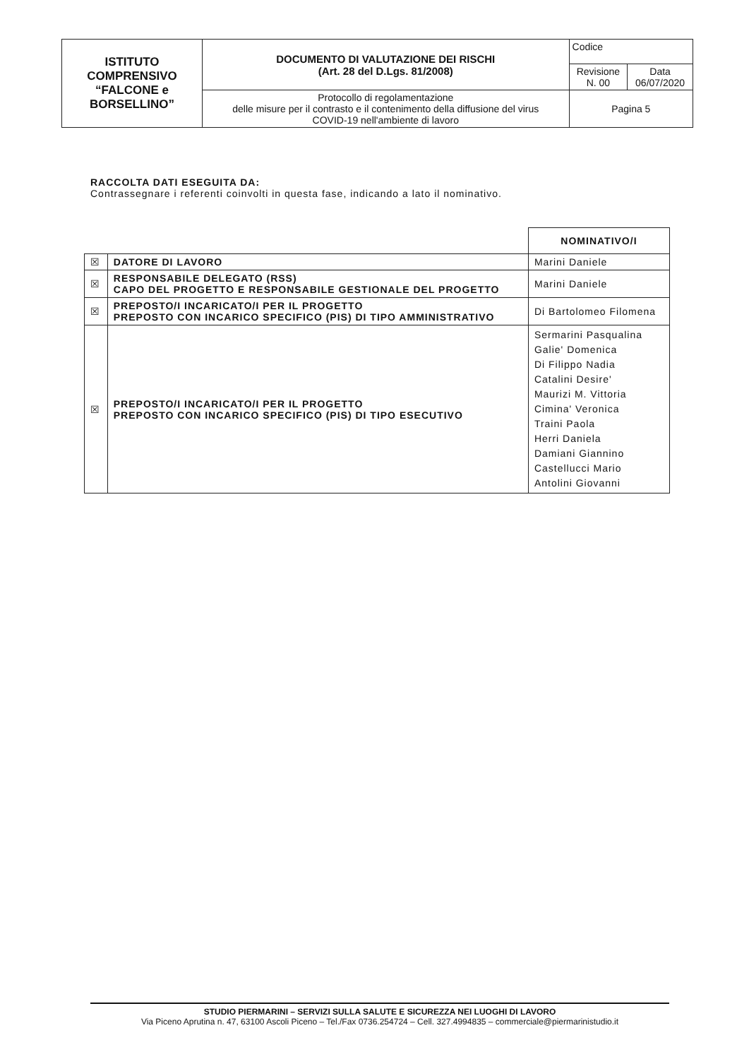| ISTITUTO COMPRENSIVO “FALCONE e BORSELLINO” | DOCUMENTO DI VALUTAZIONE DEI RISCHI (Art. 28 del D.Lgs. 81/2008) | Codice | |
| | | Revisione N. 00 | Data 06/07/2020 |
| | Protocollo di regolamentazione delle misure per il contrasto e il contenimento della diffusione del virus COVID-19 nell'ambiente di lavoro | Pagina 5 | |
RACCOLTA DATI ESEGUITA DA:
Contrassegnare i referenti coinvolti in questa fase, indicando a lato il nominativo.
| | | NOMINATIVO/I |
| ☒ | DATORE DI LAVORO | Marini Daniele |
| ☒ | RESPONSABILE DELEGATO (RSS) CAPO DEL PROGETTO E RESPONSABILE GESTIONALE DEL PROGETTO | Marini Daniele |
| ☒ | PREPOSTO/I INCARICATO/I PER IL PROGETTO PREPOSTO CON INCARICO SPECIFICO (PIS) DI TIPO AMMINISTRATIVO | Di Bartolomeo Filomena |
| ☒ | PREPOSTO/I INCARICATO/I PER IL PROGETTO PREPOSTO CON INCARICO SPECIFICO (PIS) DI TIPO ESECUTIVO | Sermarini Pasqualina Galie' Domenica Di Filippo Nadia Catalini Desire' Maurizi M. Vittoria Cimina' Veronica Traini Paola Herri Daniela Damiani Giannino Castellucci Mario Antolini Giovanni |
STUDIO PIERMARINI – SERVIZI SULLA SALUTE E SICUREZZA NEI LUOGHI DI LAVORO
Via Piceno Aprutina n. 47, 63100 Ascoli Piceno – Tel./Fax 0736.254724 – Cell. 327.4994835 – commerciale@piermarinistudio.it